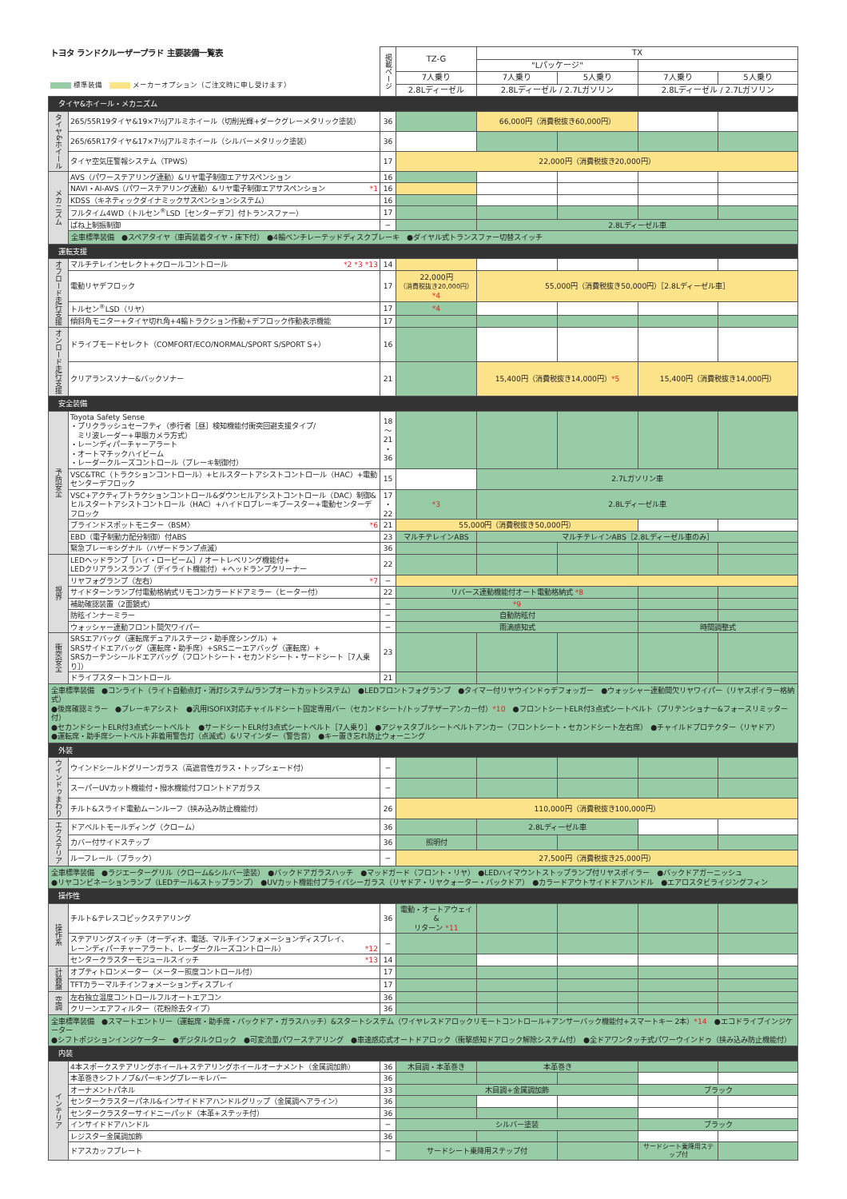| トヨタ ランドクルーザープラド 主要装備一覧表 標準装備 メーカーオプション（ご注文時に申し受けます） | | 掲載ページ | TZ-G | TX | | | |
| | | | | "Lパッケージ" | | | |
| | | | 7人乗り | 7人乗り | 5人乗り | 7人乗り | 5人乗り |
| | | | 2.8Lディーゼル | 2.8Lディーゼル / 2.7Lガソリン | | 2.8Lディーゼル / 2.7Lガソリン | |
| タイヤ&ホイール・メカニズム | | | | | | | |
| タイヤ&ホイール | 265/55R19タイヤ&19×7½Jアルミホイール（切削光輝+ダークグレーメタリック塗装） | 36 | | 66,000円（消費税抜き60,000円） | | | |
| | 265/65R17タイヤ&17×7½Jアルミホイール（シルバーメタリック塗装） | 36 | | | | | |
| | タイヤ空気圧警報システム（TPWS） | 17 | 22,000円（消費税抜き20,000円） | | | | |
| メカニズム | AVS（パワーステアリング連動）&リヤ電子制御エアサスペンション | 16 | | | | | |
| | NAVI・AI-AVS（パワーステアリング連動）&リヤ電子制御エアサスペンション *1 | 16 | | | | | |
| | KDSS（キネティックダイナミックサスペンションシステム） | 16 | | | | | |
| | フルタイム4WD（トルセン<sup>®</sup>LSD［センターデフ］付トランスファー） | 17 | | | | | |
| | ばね上制振制御 | ─ | | 2.8Lディーゼル車 | | | |
| | 全車標準装備 ●スペアタイヤ（車両装着タイヤ・床下付） ●4輪ベンチレーテッドディスクブレーキ ●ダイヤル式トランスファー切替スイッチ | | | | | | |
| 運転支援 | | | | | | | |
| オフロード走行支援 | マルチテレインセレクト+クロールコントロール *2 *3 *13 | 14 | | | | | |
| | 電動リヤデフロック | 17 | 22,000円 （消費税抜き20,000円） *4 | 55,000円（消費税抜き50,000円）［2.8Lディーゼル車］ | | | |
| | トルセン<sup>®</sup>LSD（リヤ） | 17 | *4 | | | | |
| | 傾斜角モニター+タイヤ切れ角+4輪トラクション作動+デフロック作動表示機能 | 17 | | | | | |
| オンロード走行支援 | ドライブモードセレクト（COMFORT/ECO/NORMAL/SPORT S/SPORT S+） | 16 | | | | | |
| | クリアランスソナー&バックソナー | 21 | | 15,400円（消費税抜き14,000円） *5 | | 15,400円（消費税抜き14,000円） | |
| 安全装備 | | | | | | | |
| 予防安全 | Toyota Safety Sense ・プリクラッシュセーフティ（歩行者［昼］検知機能付衝突回避支援タイプ/ ミリ波レーダー+単眼カメラ方式） ・レーンディパーチャーアラート ・オートマチックハイビーム ・レーダークルーズコントロール（ブレーキ制御付） | 18 〜 21 ・ 36 | | | | | |
| | VSC&TRC（トラクションコントロール）+ヒルスタートアシストコントロール（HAC）+電動センターデフロック | 15 | | 2.7Lガソリン車 | | | |
| | VSC+アクティブトラクションコントロール&ダウンヒルアシストコントロール（DAC）制御& ヒルスタートアシストコントロール（HAC）+ハイドロブレーキブースター+電動センターデフロック | 17 ・ 22 | *3 | 2.8Lディーゼル車 | | | |
| | ブラインドスポットモニター〈BSM〉 *6 | 21 | 55,000円（消費税抜き50,000円） | | | | |
| | EBD（電子制動力配分制御）付ABS | 23 | マルチテレインABS | マルチテレインABS［2.8Lディーゼル車のみ］ | | | |
| | 緊急ブレーキシグナル（ハザードランプ点滅） | 36 | | | | | |
| 視界 | LEDヘッドランプ［ハイ・ロービーム］/ オートレベリング機能付+ LEDクリアランスランプ（デイライト機能付）+ヘッドランプクリーナー | 22 | | | | | |
| | リヤフォグランプ（左右） *7 | ─ | | | | | |
| | サイドターンランプ付電動格納式リモコンカラードドアミラー（ヒーター付） | 22 | リバース連動機能付オート電動格納式 *8 | | | | |
| | 補助確認装置（2面鏡式） | ─ | *9 | | | | |
| | 防眩インナーミラー | ─ | 自動防眩付 | | | | |
| | ウォッシャー連動フロント間欠ワイパー | ─ | 雨滴感知式 | | | 時間調整式 | |
| 衝突安全 | SRSエアバッグ（運転席デュアルステージ・助手席シングル）+ SRSサイドエアバッグ（運転席・助手席）+SRSニーエアバッグ（運転席）+ SRSカーテンシールドエアバッグ（フロントシート・セカンドシート・サードシート［7人乗り］） | 23 | | | | | |
| | ドライブスタートコントロール | 21 | | | | | |
| 全車標準装備 ●コンライト（ライト自動点灯・消灯システム/ランプオートカットシステム） ●LEDフロントフォグランプ ●タイマー付リヤウインドゥデフォッガー ●ウォッシャー連動間欠リヤワイパー（リヤスポイラー格納式） ●後席確認ミラー ●ブレーキアシスト ●汎用ISOFIX対応チャイルドシート固定専用バー（セカンドシート/トップテザーアンカー付） *10 ●フロントシートELR付3点式シートベルト（プリテンショナー&フォースリミッター付） ●セカンドシートELR付3点式シートベルト ●サードシートELR付3点式シートベルト［7人乗り］ ●アジャスタブルシートベルトアンカー（フロントシート・セカンドシート左右席） ●チャイルドプロテクター（リヤドア） ●運転席・助手席シートベルト非着用警告灯（点滅式）&リマインダー（警告音） ●キー置き忘れ防止ウォーニング | | | | | | | |
| 外装 | | | | | | | |
| ウインドゥまわり | ウインドシールドグリーンガラス（高遮音性ガラス・トップシェード付） | ─ | | | | | |
| | スーパーUVカット機能付・撥水機能付フロントドアガラス | ─ | | | | | |
| | チルト&スライド電動ムーンルーフ（挟み込み防止機能付） | 26 | 110,000円（消費税抜き100,000円） | | | | |
| エクステリア | ドアベルトモールディング（クローム） | 36 | | 2.8Lディーゼル車 | | | |
| | カバー付サイドステップ | 36 | 照明付 | | | | |
| | ルーフレール（ブラック） | ─ | 27,500円（消費税抜き25,000円） | | | | |
| 全車標準装備 ●ラジエーターグリル（クローム&シルバー塗装） ●バックドアガラスハッチ ●マッドガード（フロント・リヤ） ●LEDハイマウントストップランプ付リヤスポイラー ●バックドアガーニッシュ ●リヤコンビネーションランプ（LEDテール&ストップランプ） ●UVカット機能付プライバシーガラス（リヤドア・リヤクォーター・バックドア） ●カラードアウトサイドドアハンドル ●エアロスタビライジングフィン | | | | | | | |
| 操作性 | | | | | | | |
| 操作系 | チルト&テレスコピックステアリング | 36 | 電動・オートアウェイ& リターン *11 | | | | |
| | ステアリングスイッチ（オーディオ、電話、マルチインフォメーションディスプレイ、 レーンディパーチャーアラート、レーダークルーズコントロール） *12 | ─ | | | | | |
| | センタークラスターモジュールスイッチ *13 | 14 | | | | | |
| 計器盤 | オプティトロンメーター（メーター照度コントロール付） | 17 | | | | | |
| | TFTカラーマルチインフォメーションディスプレイ | 17 | | | | | |
| 空調 | 左右独立温度コントロールフルオートエアコン | 36 | | | | | |
| | クリーンエアフィルター（花粉除去タイプ） | 36 | | | | | |
| 全車標準装備 ●スマートエントリー（運転席・助手席・バックドア・ガラスハッチ）&スタートシステム（ワイヤレスドアロックリモートコントロール+アンサーバック機能付+スマートキー 2本） *14 ●エコドライブインジケーター ●シフトポジションインジケーター ●デジタルクロック ●可変流量パワーステアリング ●車速感応式オートドアロック（衝撃感知ドアロック解除システム付） ●全ドアワンタッチ式パワーウインドゥ（挟み込み防止機能付） | | | | | | | |
| 内装 | | | | | | | |
| インテリア | 4本スポークステアリングホイール+ステアリングホイールオーナメント（金属調加飾） | 36 | 木目調・本革巻き | 本革巻き | | | |
| | 本革巻きシフトノブ&パーキングブレーキレバー | 36 | | | | | |
| | オーナメントパネル | 33 | 木目調+金属調加飾 | | | ブラック | |
| | センタークラスターパネル&インサイドドアハンドルグリップ（金属調ヘアライン） | 36 | | | | | |
| | センタークラスターサイドニーパッド（本革+ステッチ付） | 36 | | | | | |
| | インサイドドアハンドル | ─ | シルバー塗装 | | | ブラック | |
| | レジスター金属調加飾 | 36 | | | | | |
| | ドアスカッフプレート | ─ | サードシート乗降用ステップ付 | | | サードシート乗降用ステップ付 | |